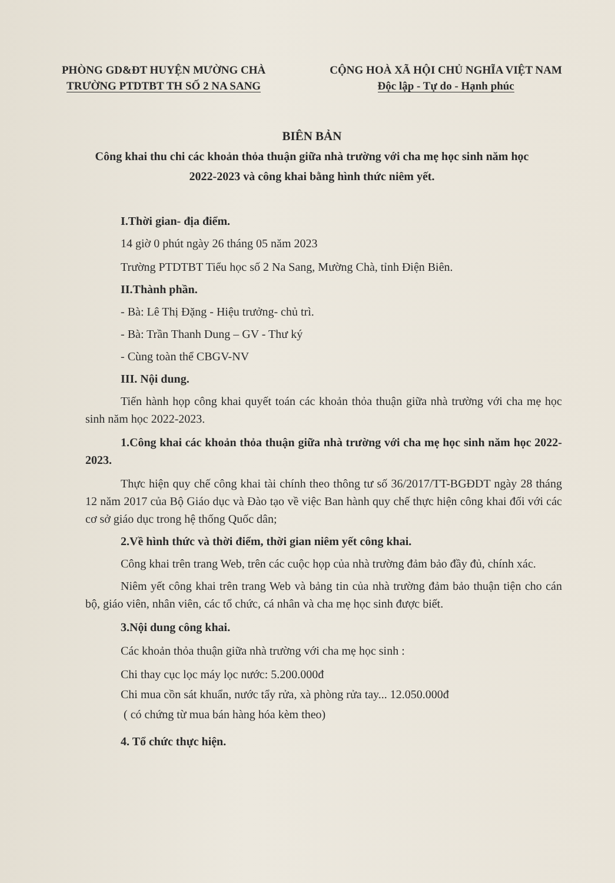PHÒNG GD&ĐT HUYỆN MƯỜNG CHÀ
TRƯỜNG PTDTBT TH SỐ 2 NA SANG
CỘNG HOÀ XÃ HỘI CHỦ NGHĨA VIỆT NAM
Độc lập - Tự do - Hạnh phúc
BIÊN BẢN
Công khai thu chi các khoản thỏa thuận giữa nhà trường với cha mẹ học sinh năm học 2022-2023 và công khai bằng hình thức niêm yết.
I.Thời gian- địa điểm.
14 giờ 0 phút ngày 26 tháng 05 năm 2023
Trường PTDTBT Tiểu học số 2 Na Sang, Mường Chà, tỉnh Điện Biên.
II.Thành phần.
- Bà: Lê Thị Đặng - Hiệu trưởng- chủ trì.
- Bà: Trần Thanh Dung – GV - Thư ký
- Cùng toàn thể CBGV-NV
III. Nội dung.
Tiến hành họp công khai quyết toán các khoản thỏa thuận giữa nhà trường với cha mẹ học sinh năm học 2022-2023.
1.Công khai các khoản thỏa thuận giữa nhà trường với cha mẹ học sinh năm học 2022-2023.
Thực hiện quy chế công khai tài chính theo thông tư số 36/2017/TT-BGĐDT ngày 28 tháng 12 năm 2017 của Bộ Giáo dục và Đào tạo về việc Ban hành quy chế thực hiện công khai đối với các cơ sở giáo dục trong hệ thống Quốc dân;
2.Về hình thức và thời điểm, thời gian niêm yết công khai.
Công khai trên trang Web, trên các cuộc họp của nhà trường đảm bảo đầy đủ, chính xác.
Niêm yết công khai trên trang Web và bảng tin của nhà trường đảm bảo thuận tiện cho cán bộ, giáo viên, nhân viên, các tổ chức, cá nhân và cha mẹ học sinh được biết.
3.Nội dung công khai.
Các khoản thỏa thuận giữa nhà trường với cha mẹ học sinh :
Chi thay cục lọc máy lọc nước: 5.200.000đ
Chi mua cồn sát khuẩn, nước tẩy rửa, xà phòng rửa tay... 12.050.000đ
( có chứng từ mua bán hàng hóa kèm theo)
4. Tổ chức thực hiện.